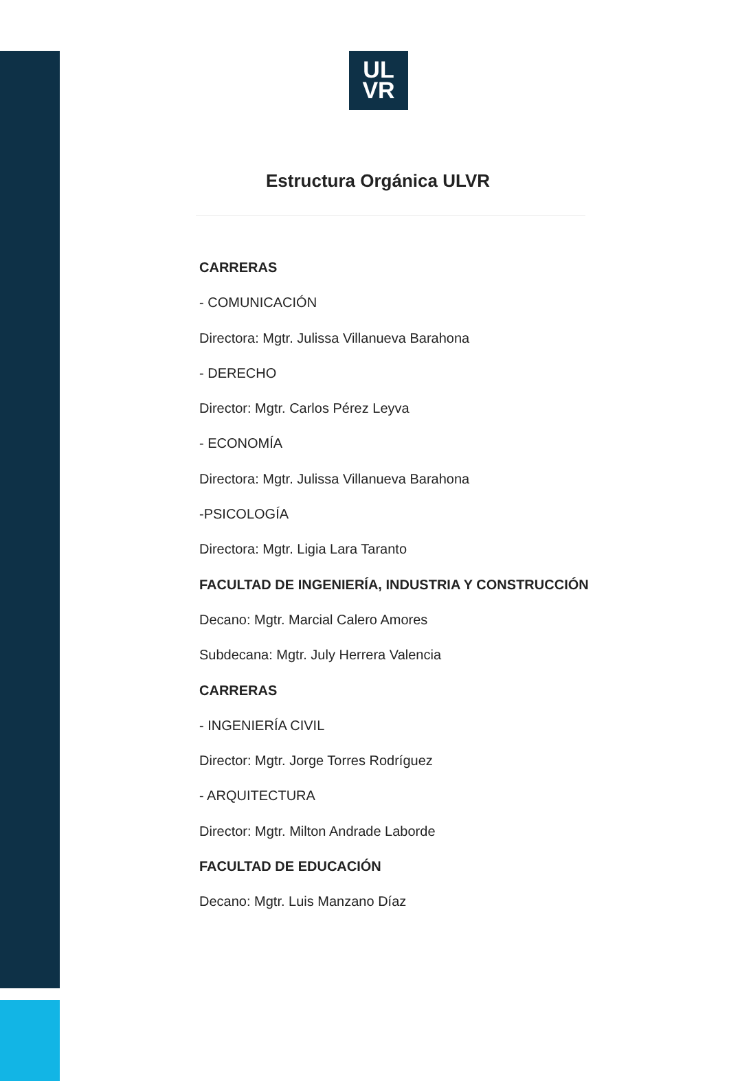UL
VR
Estructura Orgánica ULVR
CARRERAS
- COMUNICACIÓN
Directora: Mgtr. Julissa Villanueva Barahona
- DERECHO
Director: Mgtr. Carlos Pérez Leyva
- ECONOMÍA
Directora: Mgtr. Julissa Villanueva Barahona
-PSICOLOGÍA
Directora: Mgtr. Ligia Lara Taranto
FACULTAD DE INGENIERÍA, INDUSTRIA Y CONSTRUCCIÓN
Decano: Mgtr. Marcial Calero Amores
Subdecana: Mgtr. July Herrera Valencia
CARRERAS
- INGENIERÍA CIVIL
Director: Mgtr. Jorge Torres Rodríguez
- ARQUITECTURA
Director: Mgtr. Milton Andrade Laborde
FACULTAD DE EDUCACIÓN
Decano: Mgtr. Luis Manzano Díaz